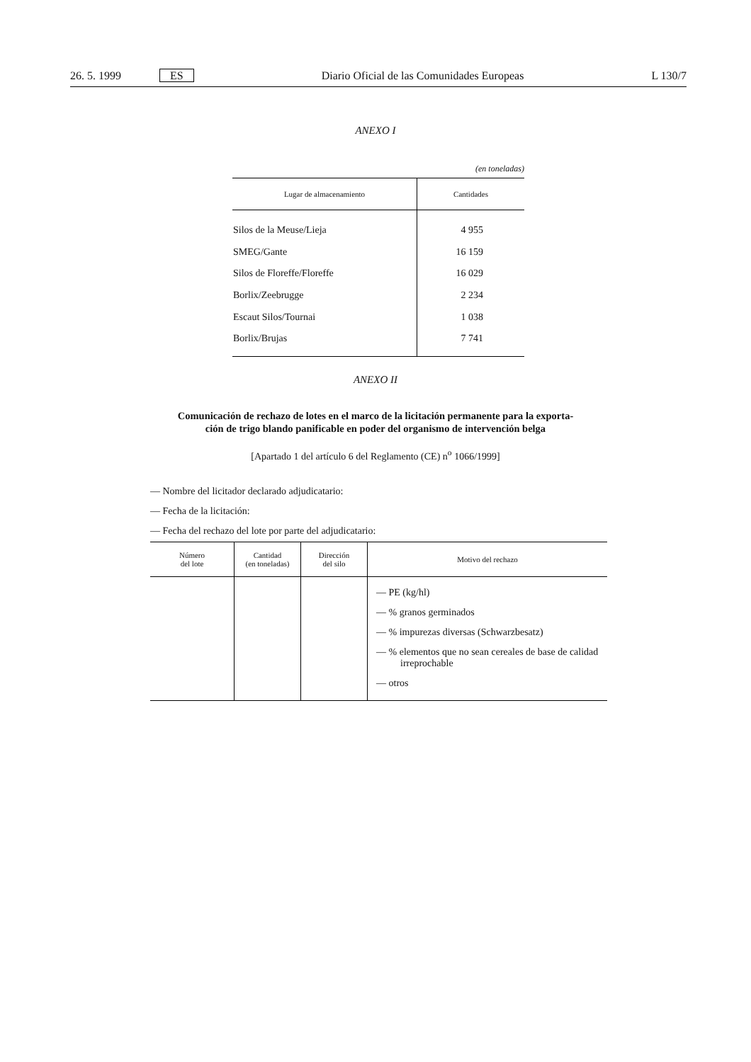26. 5. 1999 ES Diario Oficial de las Comunidades Europeas L 130/7
ANEXO I
(en toneladas)
| Lugar de almacenamiento | Cantidades |
| --- | --- |
| Silos de la Meuse/Lieja | 4 955 |
| SMEG/Gante | 16 159 |
| Silos de Floreffe/Floreffe | 16 029 |
| Borlix/Zeebrugge | 2 234 |
| Escaut Silos/Tournai | 1 038 |
| Borlix/Brujas | 7 741 |
ANEXO II
Comunicación de rechazo de lotes en el marco de la licitación permanente para la exporta-
ción de trigo blando panificable en poder del organismo de intervención belga
[Apartado 1 del artículo 6 del Reglamento (CE) n<sup>o</sup> 1066/1999]
— Nombre del licitador declarado adjudicatario:
— Fecha de la licitación:
— Fecha del rechazo del lote por parte del adjudicatario:
| Número del lote | Cantidad (en toneladas) | Dirección del silo | Motivo del rechazo |
| --- | --- | --- | --- |
| | | | — PE (kg/hl) — % granos germinados — % impurezas diversas (Schwarzbesatz) — % elementos que no sean cereales de base de calidad irreprochable — otros |